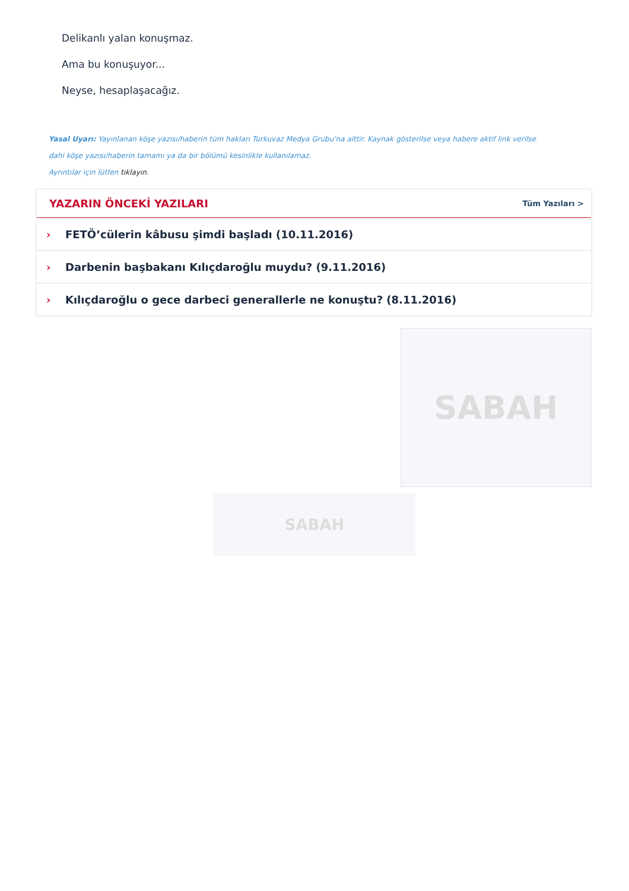Delikanlı yalan konuşmaz.
Ama bu konuşuyor...
Neyse, hesaplaşacağız.
Yasal Uyarı: Yayınlanan köşe yazısı/haberin tüm hakları Turkuvaz Medya Grubu'na aittir. Kaynak gösterilse veya habere aktif link verilse dahi köşe yazısı/haberin tamamı ya da bir bölümü kesinlikle kullanılamaz.
Ayrıntılar için lütfen tıklayın.
YAZARIN ÖNCEKİ YAZILARI
Tüm Yazıları >
› FETÖ’cülerin kâbusu şimdi başladı (10.11.2016)
› Darbenin başbakanı Kılıçdaroğlu muydu? (9.11.2016)
› Kılıçdaroğlu o gece darbeci generallerle ne konuştu? (8.11.2016)
SABAH
SABAH